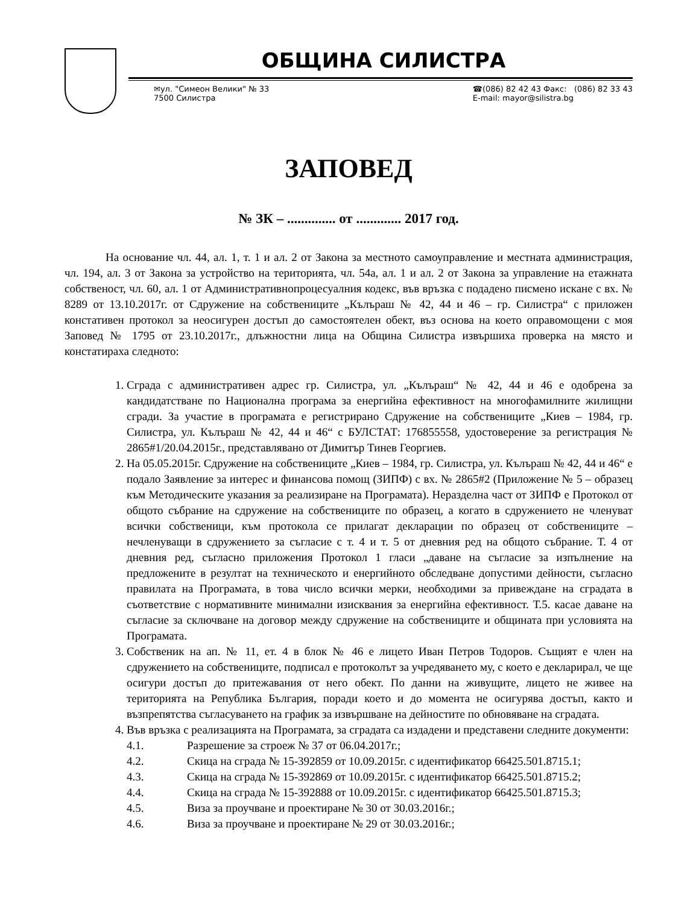ОБЩИНА СИЛИСТРА
✉ул. "Симеон Велики" № 33
7500 Силистра
☎(086) 82 42 43 Факс: (086) 82 33 43
E-mail: mayor@silistra.bg
ЗАПОВЕД
№ ЗК – .............. от ............. 2017 год.
На основание чл. 44, ал. 1, т. 1 и ал. 2 от Закона за местното самоуправление и местната администрация, чл. 194, ал. 3 от Закона за устройство на територията, чл. 54а, ал. 1 и ал. 2 от Закона за управление на етажната собственост, чл. 60, ал. 1 от Административнопроцесуалния кодекс, във връзка с подадено писмено искане с вх. № 8289 от 13.10.2017г. от Сдружение на собствениците „Кълъраш № 42, 44 и 46 – гр. Силистра“ с приложен констативен протокол за неосигурен достъп до самостоятелен обект, въз основа на което оправомощени с моя Заповед № 1795 от 23.10.2017г., длъжностни лица на Община Силистра извършиха проверка на място и констатираха следното:
1. Сграда с административен адрес гр. Силистра, ул. „Кълъраш“ № 42, 44 и 46 е одобрена за кандидатстване по Национална програма за енергийна ефективност на многофамилните жилищни сгради. За участие в програмата е регистрирано Сдружение на собствениците „Киев – 1984, гр. Силистра, ул. Кълъраш № 42, 44 и 46“ с БУЛСТАТ: 176855558, удостоверение за регистрация № 2865#1/20.04.2015г., представлявано от Димитър Тинев Георгиев.
2. На 05.05.2015г. Сдружение на собствениците „Киев – 1984, гр. Силистра, ул. Кълъраш № 42, 44 и 46“ е подало Заявление за интерес и финансова помощ (ЗИПФ) с вх. № 2865#2 (Приложение № 5 – образец към Методическите указания за реализиране на Програмата). Неразделна част от ЗИПФ е Протокол от общото събрание на сдружение на собствениците по образец, а когато в сдружението не членуват всички собственици, към протокола се прилагат декларации по образец от собствениците – нечленуващи в сдружението за съгласие с т. 4 и т. 5 от дневния ред на общото събрание. Т. 4 от дневния ред, съгласно приложения Протокол 1 гласи „даване на съгласие за изпълнение на предложените в резултат на техническото и енергийното обследване допустими дейности, съгласно правилата на Програмата, в това число всички мерки, необходими за привеждане на сградата в съответствие с нормативните минимални изисквания за енергийна ефективност. Т.5. касае даване на съгласие за сключване на договор между сдружение на собствениците и общината при условията на Програмата.
3. Собственик на ап. № 11, ет. 4 в блок № 46 е лицето Иван Петров Тодоров. Същият е член на сдружението на собствениците, подписал е протоколът за учредяването му, с което е декларирал, че ще осигури достъп до притежавания от него обект. По данни на живущите, лицето не живее на територията на Република България, поради което и до момента не осигурява достъп, както и възпрепятства съгласуването на график за извършване на дейностите по обновяване на сградата.
4. Във връзка с реализацията на Програмата, за сградата са издадени и представени следните документи:
4.1. Разрешение за строеж № 37 от 06.04.2017г.;
4.2. Скица на сграда № 15-392859 от 10.09.2015г. с идентификатор 66425.501.8715.1;
4.3. Скица на сграда № 15-392869 от 10.09.2015г. с идентификатор 66425.501.8715.2;
4.4. Скица на сграда № 15-392888 от 10.09.2015г. с идентификатор 66425.501.8715.3;
4.5. Виза за проучване и проектиране № 30 от 30.03.2016г.;
4.6. Виза за проучване и проектиране № 29 от 30.03.2016г.;